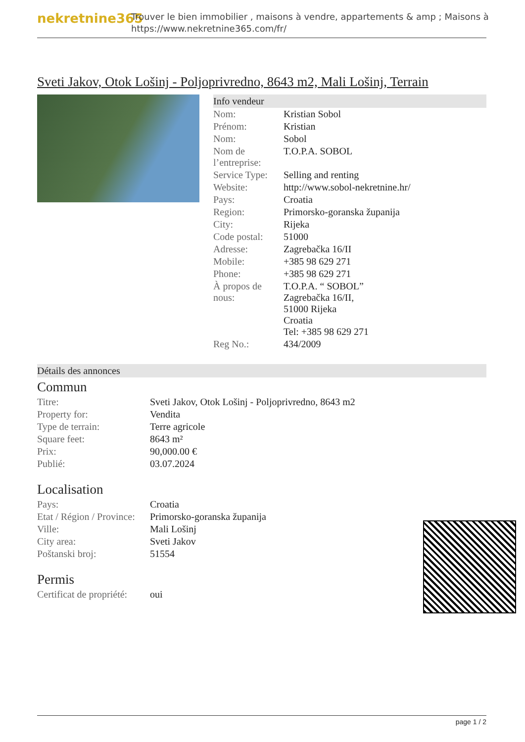nekretnine365
Trouver le bien immobilier , maisons à vendre, appartements & amp ; Maisons à
https://www.nekretnine365.com/fr/
Sveti Jakov, Otok Lošinj - Poljoprivredno, 8643 m2, Mali Lošinj, Terrain
Info vendeur
| Nom: | Kristian Sobol |
| Prénom: | Kristian |
| Nom: | Sobol |
| Nom de l’entreprise: | T.O.P.A. SOBOL |
| Service Type: | Selling and renting |
| Website: | http://www.sobol-nekretnine.hr/ |
| Pays: | Croatia |
| Region: | Primorsko-goranska županija |
| City: | Rijeka |
| Code postal: | 51000 |
| Adresse: | Zagrebačka 16/II |
| Mobile: | +385 98 629 271 |
| Phone: | +385 98 629 271 |
| À propos de nous: | T.O.P.A. “ SOBOL” Zagrebačka 16/II, 51000 Rijeka Croatia Tel: +385 98 629 271 |
| Reg No.: | 434/2009 |
Détails des annonces
Commun
| Titre: | Sveti Jakov, Otok Lošinj - Poljoprivredno, 8643 m2 |
| Property for: | Vendita |
| Type de terrain: | Terre agricole |
| Square feet: | 8643 m² |
| Prix: | 90,000.00 € |
| Publié: | 03.07.2024 |
Localisation
| Pays: | Croatia |
| Etat / Région / Province: | Primorsko-goranska županija |
| Ville: | Mali Lošinj |
| City area: | Sveti Jakov |
| Poštanski broj: | 51554 |
Permis
| Certificat de propriété: | oui |
page 1 / 2